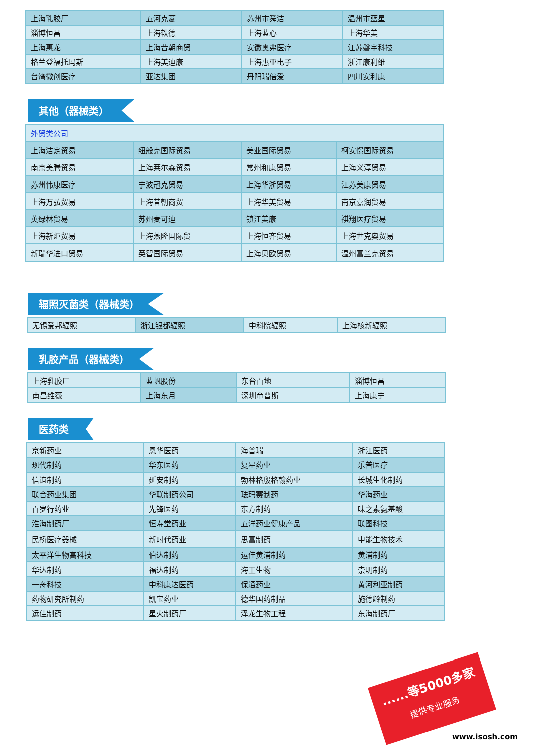| 上海乳胶厂 | 五河克菱 | 苏州市舜洁 | 温州市蓝星 |
| 淄博恒昌 | 上海轶德 | 上海蓝心 | 上海华美 |
| 上海惠龙 | 上海昔朝商贸 | 安徽奥弗医疗 | 江苏磐宇科技 |
| 格兰登福托玛斯 | 上海美迪康 | 上海惠亚电子 | 浙江康利维 |
| 台湾微创医疗 | 亚达集团 | 丹阳瑞倍爱 | 四川安利康 |
其他（器械类）
| 外贸类公司 | | | |
| 上海洁定贸易 | 纽般克国际贸易 | 美业国际贸易 | 柯安憬国际贸易 |
| 南京美腾贸易 | 上海莱尔森贸易 | 常州和康贸易 | 上海义淳贸易 |
| 苏州伟康医疗 | 宁波冠克贸易 | 上海华浙贸易 | 江苏美康贸易 |
| 上海万弘贸易 | 上海昔朝商贸 | 上海华美贸易 | 南京嘉润贸易 |
| 英绿林贸易 | 苏州麦可迪 | 镇江美康 | 祺翔医疗贸易 |
| 上海新炬贸易 | 上海燕隆国际贸 | 上海恒齐贸易 | 上海世克奥贸易 |
| 新瑞华进口贸易 | 英智国际贸易 | 上海贝欧贸易 | 温州富兰克贸易 |
辐照灭菌类（器械类）
| 无锡爱邦辐照 | 浙江银都辐照 | 中科院辐照 | 上海核新辐照 |
乳胶产品（器械类）
| 上海乳胶厂 | 蓝帆股份 | 东台百地 | 淄博恒昌 |
| 南昌维薇 | 上海东月 | 深圳帝普斯 | 上海康宁 |
医药类
| 京新药业 | 恩华医药 | 海普瑞 | 浙江医药 |
| 现代制药 | 华东医药 | 复星药业 | 乐普医疗 |
| 信谊制药 | 延安制药 | 勃林格殷格翰药业 | 长城生化制药 |
| 联合药业集团 | 华联制药公司 | 珐玛赛制药 | 华海药业 |
| 百岁行药业 | 先锋医药 | 东方制药 | 味之素氨基酸 |
| 淮海制药厂 | 恒寿堂药业 | 五洋药业健康产品 | 联图科技 |
| 民桥医疗器械 | 新时代药业 | 思富制药 | 申能生物技术 |
| 太平洋生物高科技 | 伯达制药 | 运佳黄浦制药 | 黄浦制药 |
| 华达制药 | 福达制药 | 海王生物 | 崇明制药 |
| 一舟科技 | 中科康达医药 | 保通药业 | 黄河利亚制药 |
| 药物研究所制药 | 凯宝药业 | 德华国药制品 | 施德龄制药 |
| 运佳制药 | 星火制药厂 | 泽龙生物工程 | 东海制药厂 |
......等5000多家
提供专业服务
www.isosh.com